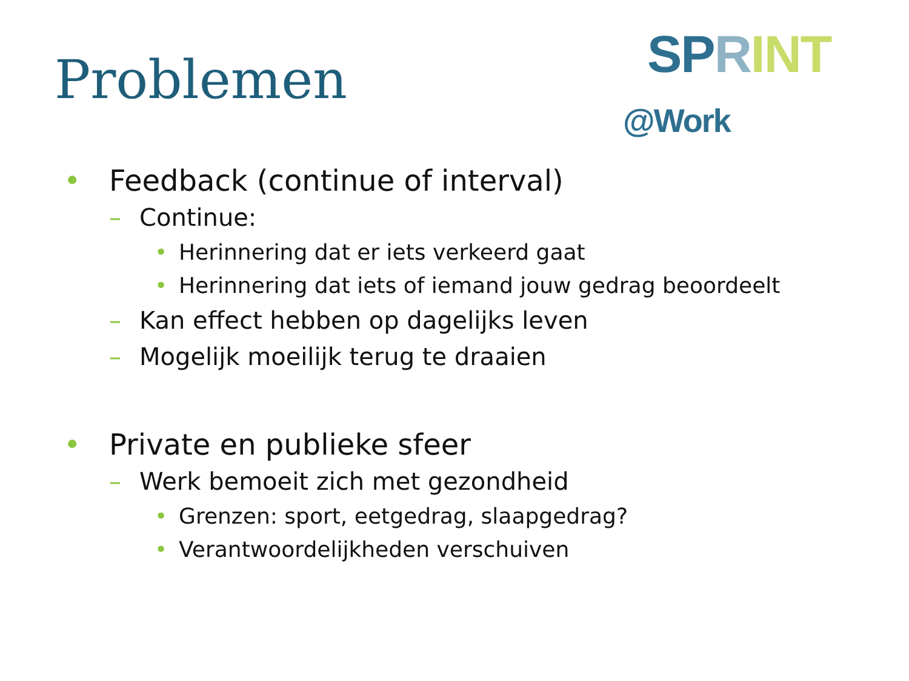Problemen SPRINT @Work
• Feedback (continue of interval)
– Continue:
• Herinnering dat er iets verkeerd gaat
• Herinnering dat iets of iemand jouw gedrag beoordeelt
– Kan effect hebben op dagelijks leven
– Mogelijk moeilijk terug te draaien
• Private en publieke sfeer
– Werk bemoeit zich met gezondheid
• Grenzen: sport, eetgedrag, slaapgedrag?
• Verantwoordelijkheden verschuiven